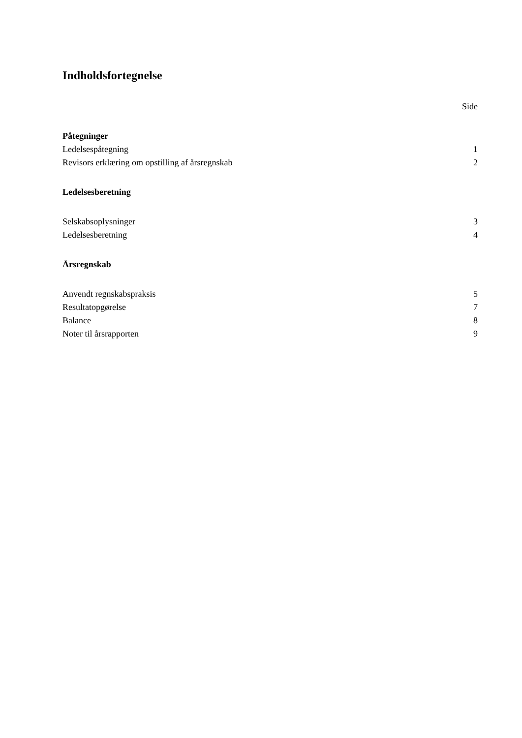Indholdsfortegnelse
Side
Påtegninger
Ledelsespåtegning 1
Revisors erklæring om opstilling af årsregnskab 2
Ledelsesberetning
Selskabsoplysninger 3
Ledelsesberetning 4
Årsregnskab
Anvendt regnskabspraksis 5
Resultatopgørelse 7
Balance 8
Noter til årsrapporten 9